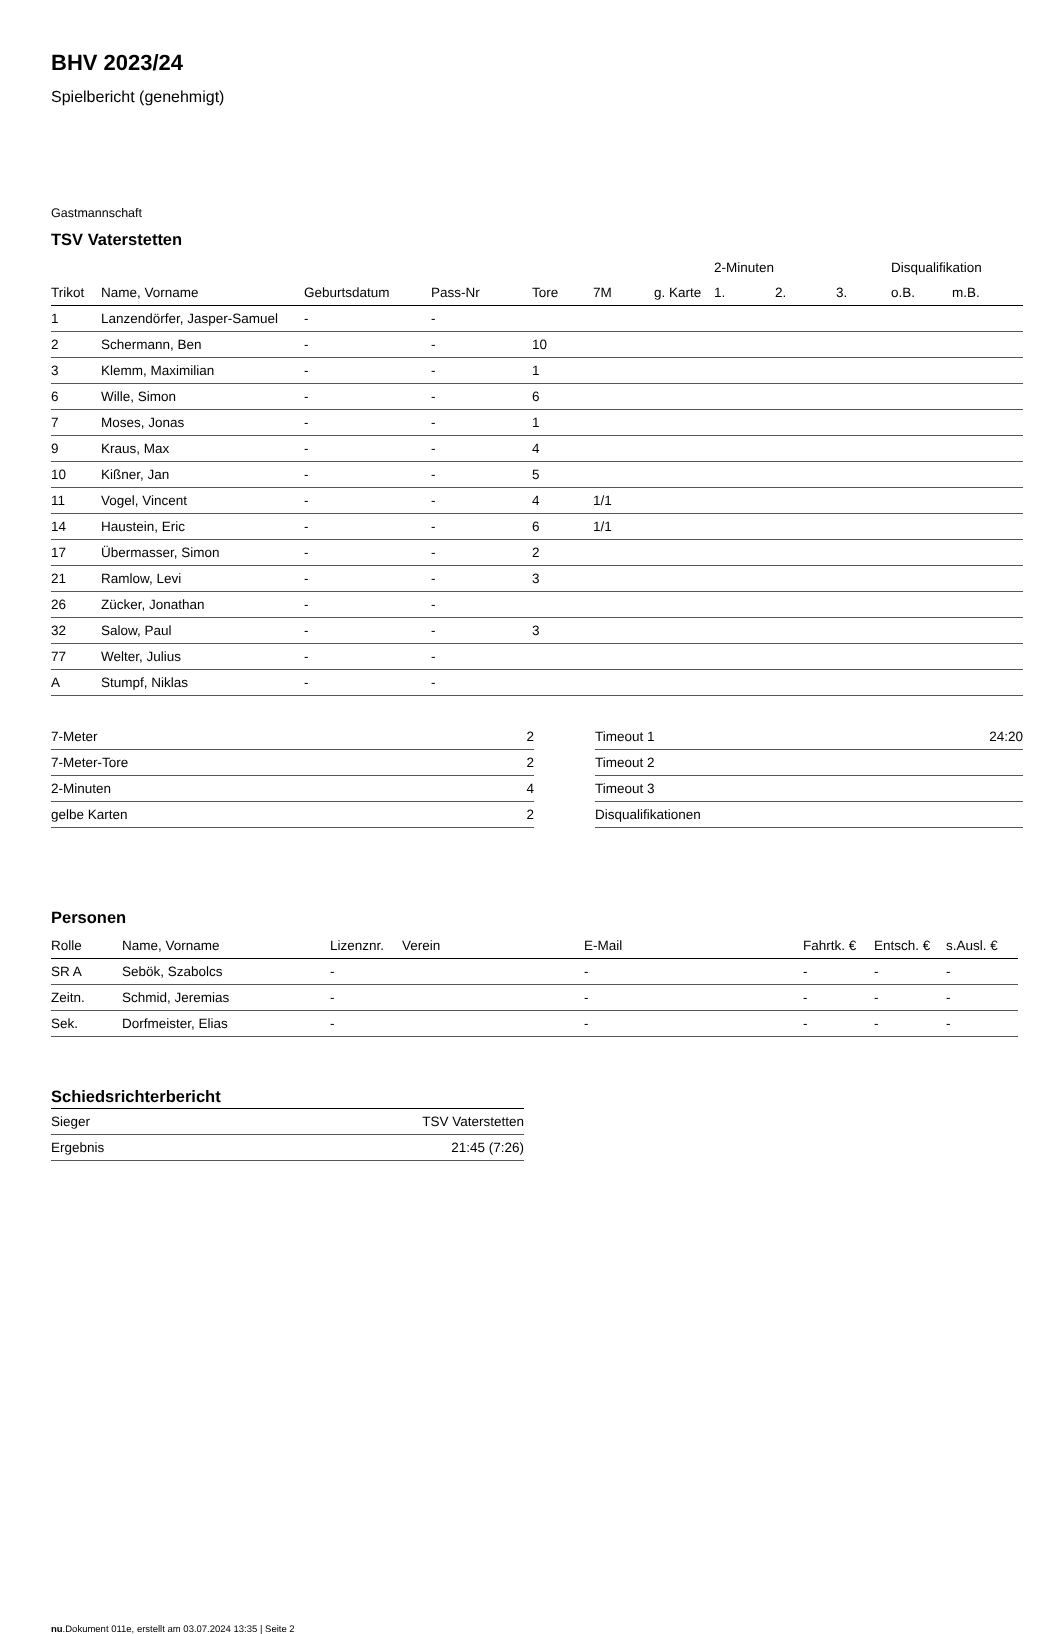BHV 2023/24
Spielbericht (genehmigt)
Gastmannschaft
TSV Vaterstetten
| | | | | | | | 2-Minuten | | | Disqualifikation | |
| --- | --- | --- | --- | --- | --- | --- | --- | --- | --- | --- | --- |
| Trikot | Name, Vorname | Geburtsdatum | Pass-Nr | Tore | 7M | g. Karte | 1. | 2. | 3. | o.B. | m.B. |
| 1 | Lanzendörfer, Jasper-Samuel | - | - | | | | | | | | |
| 2 | Schermann, Ben | - | - | 10 | | | | | | | |
| 3 | Klemm, Maximilian | - | - | 1 | | | | | | | |
| 6 | Wille, Simon | - | - | 6 | | | | | | | |
| 7 | Moses, Jonas | - | - | 1 | | | | | | | |
| 9 | Kraus, Max | - | - | 4 | | | | | | | |
| 10 | Kißner, Jan | - | - | 5 | | | | | | | |
| 11 | Vogel, Vincent | - | - | 4 | 1/1 | | | | | | |
| 14 | Haustein, Eric | - | - | 6 | 1/1 | | | | | | |
| 17 | Übermasser, Simon | - | - | 2 | | | | | | | |
| 21 | Ramlow, Levi | - | - | 3 | | | | | | | |
| 26 | Zücker, Jonathan | - | - | | | | | | | | |
| 32 | Salow, Paul | - | - | 3 | | | | | | | |
| 77 | Welter, Julius | - | - | | | | | | | | |
| A | Stumpf, Niklas | - | - | | | | | | | | |
| 7-Meter | 2 |
| 7-Meter-Tore | 2 |
| 2-Minuten | 4 |
| gelbe Karten | 2 |
| Timeout 1 | 24:20 |
| Timeout 2 | |
| Timeout 3 | |
| Disqualifikationen | |
Personen
| Rolle | Name, Vorname | Lizenznr. | Verein | E-Mail | Fahrtk. € | Entsch. € | s.Ausl. € |
| --- | --- | --- | --- | --- | --- | --- | --- |
| SR A | Sebök, Szabolcs | - | | - | - | - | - |
| Zeitn. | Schmid, Jeremias | - | | - | - | - | - |
| Sek. | Dorfmeister, Elias | - | | - | - | - | - |
Schiedsrichterbericht
| Sieger | TSV Vaterstetten |
| Ergebnis | 21:45 (7:26) |
nu.Dokument 011e, erstellt am 03.07.2024 13:35 | Seite 2